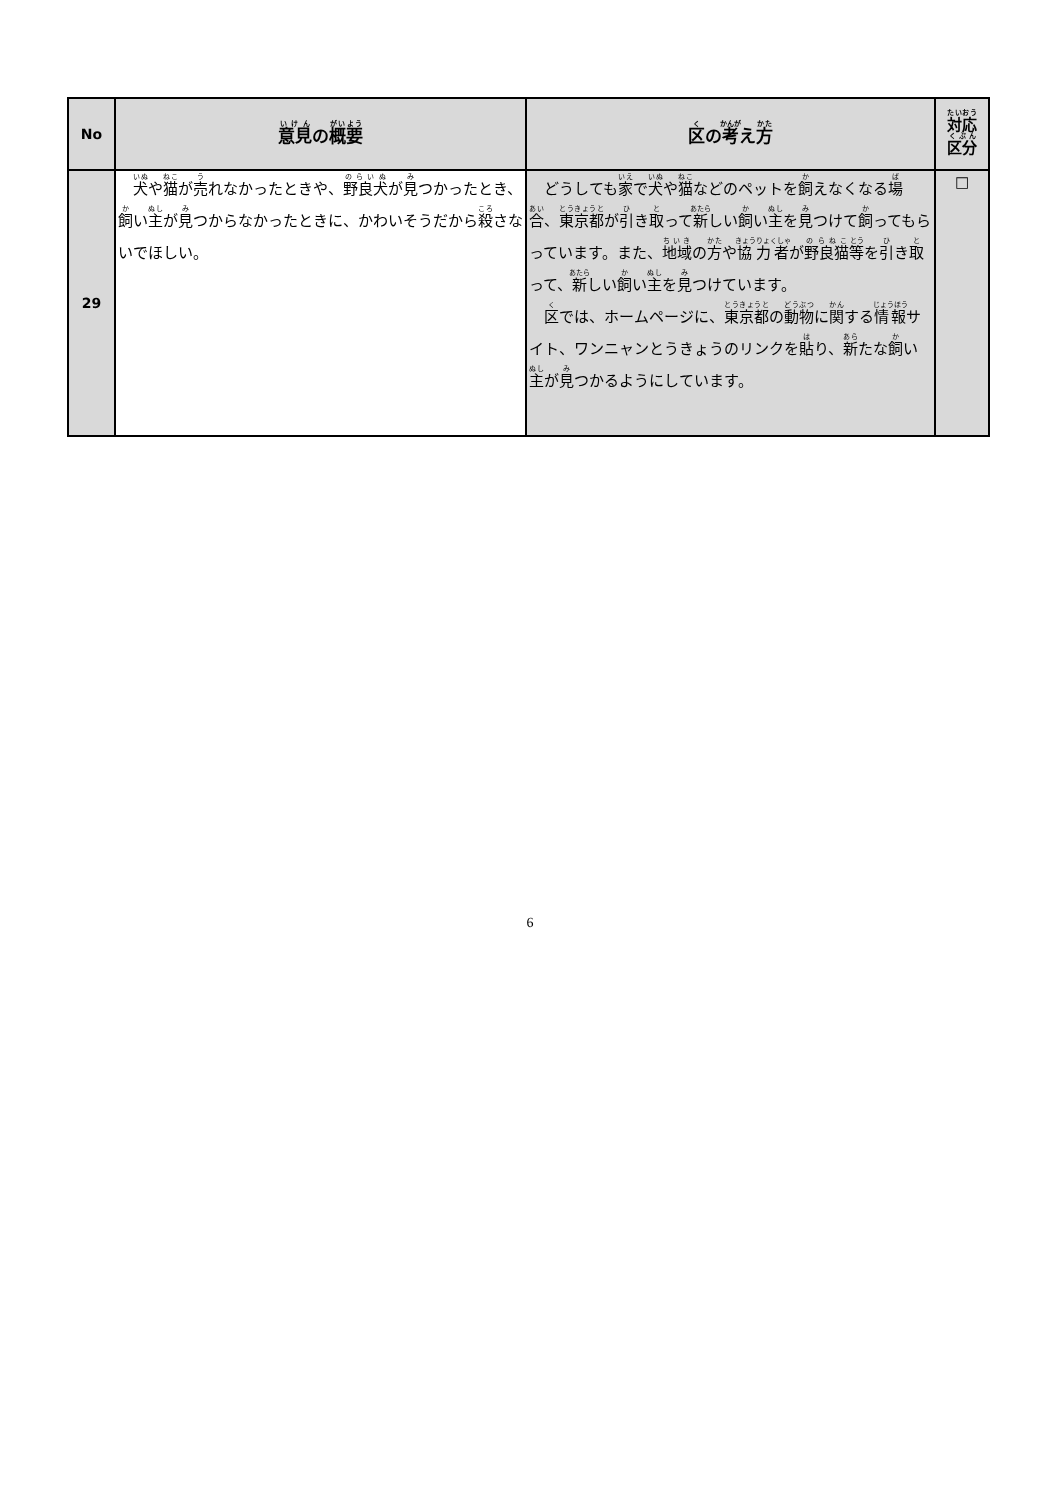| No | 意見 の 概要 | 区 の 考 え 方 | 対応 区分 |
| --- | --- | --- | --- |
| 29 | 犬 や 猫 が 売 れなかったときや、 野良犬 が 見 つかったとき、 飼 い 主 が 見 つからなかったときに、かわいそうだから 殺 さないでほしい。 | どうしても 家 で 犬 や 猫 などのペットを 飼 えなくなる 場 合 、 東京都 が 引 き 取 って 新 しい 飼 い 主 を 見 つけて 飼 ってもらっています。また、 地域 の 方 や 協力者 が 野良猫 等 を 引 き 取 って、 新 しい 飼 い 主 を 見 つけています。 区 では、ホームページに、 東京都 の 動物 に 関 する 情報 サイト、ワンニャンとうきょうのリンクを 貼 り、 新 たな 飼 い 主 が 見 つかるようにしています。 | □ |
6